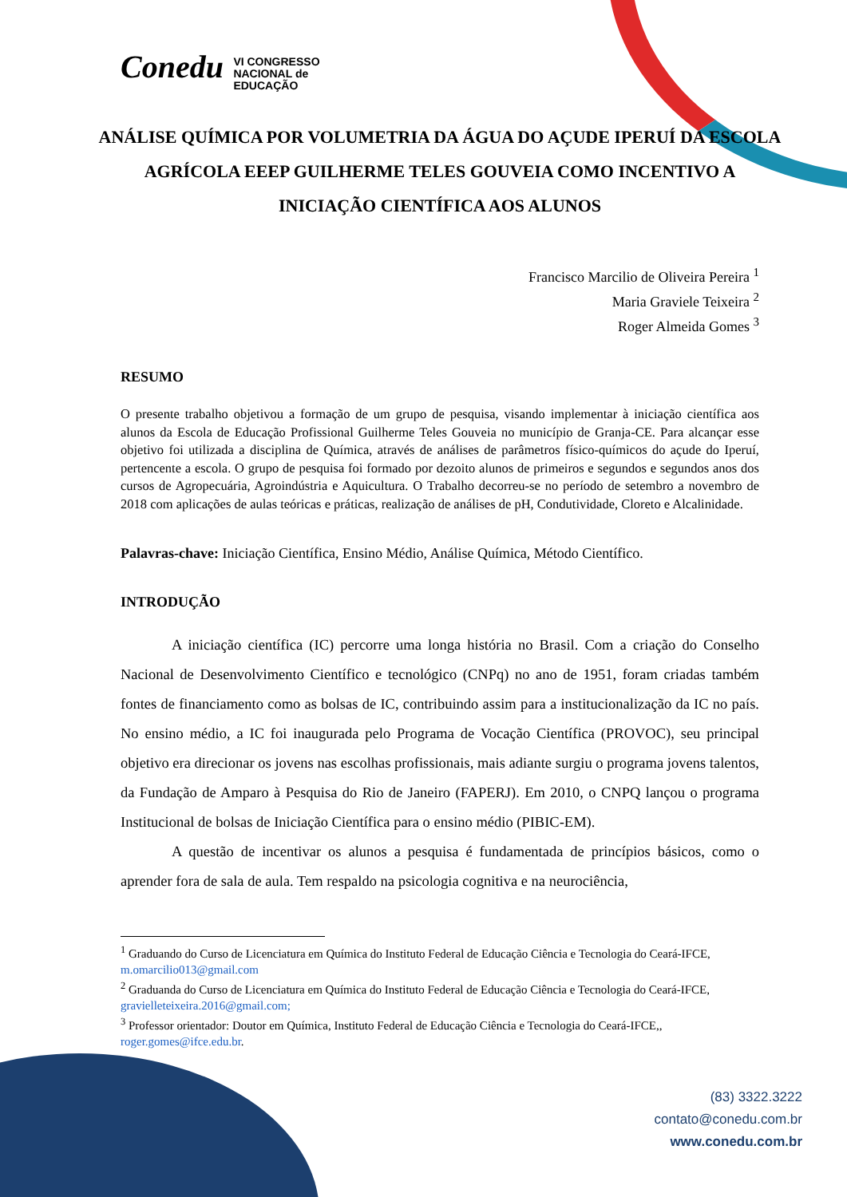Conedu VI CONGRESSO
NACIONAL de
EDUCAÇÃO
ANÁLISE QUÍMICA POR VOLUMETRIA DA ÁGUA DO AÇUDE IPERUÍ DA ESCOLA AGRÍCOLA EEEP GUILHERME TELES GOUVEIA COMO INCENTIVO A INICIAÇÃO CIENTÍFICA AOS ALUNOS
Francisco Marcilio de Oliveira Pereira <sup>1</sup>
Maria Graviele Teixeira <sup>2</sup>
Roger Almeida Gomes <sup>3</sup>
RESUMO
O presente trabalho objetivou a formação de um grupo de pesquisa, visando implementar à iniciação científica aos alunos da Escola de Educação Profissional Guilherme Teles Gouveia no município de Granja-CE. Para alcançar esse objetivo foi utilizada a disciplina de Química, através de análises de parâmetros físico-químicos do açude do Iperuí, pertencente a escola. O grupo de pesquisa foi formado por dezoito alunos de primeiros e segundos e segundos anos dos cursos de Agropecuária, Agroindústria e Aquicultura. O Trabalho decorreu-se no período de setembro a novembro de 2018 com aplicações de aulas teóricas e práticas, realização de análises de pH, Condutividade, Cloreto e Alcalinidade.
Palavras-chave: Iniciação Científica, Ensino Médio, Análise Química, Método Científico.
INTRODUÇÃO
A iniciação científica (IC) percorre uma longa história no Brasil. Com a criação do Conselho Nacional de Desenvolvimento Científico e tecnológico (CNPq) no ano de 1951, foram criadas também fontes de financiamento como as bolsas de IC, contribuindo assim para a institucionalização da IC no país. No ensino médio, a IC foi inaugurada pelo Programa de Vocação Científica (PROVOC), seu principal objetivo era direcionar os jovens nas escolhas profissionais, mais adiante surgiu o programa jovens talentos, da Fundação de Amparo à Pesquisa do Rio de Janeiro (FAPERJ). Em 2010, o CNPQ lançou o programa Institucional de bolsas de Iniciação Científica para o ensino médio (PIBIC-EM).
A questão de incentivar os alunos a pesquisa é fundamentada de princípios básicos, como o aprender fora de sala de aula. Tem respaldo na psicologia cognitiva e na neurociência,
<sup>1</sup> Graduando do Curso de Licenciatura em Química do Instituto Federal de Educação Ciência e Tecnologia do Ceará-IFCE, m.omarcilio013@gmail.com
<sup>2</sup> Graduanda do Curso de Licenciatura em Química do Instituto Federal de Educação Ciência e Tecnologia do Ceará-IFCE, gravielleteixeira.2016@gmail.com;
<sup>3</sup> Professor orientador: Doutor em Química, Instituto Federal de Educação Ciência e Tecnologia do Ceará-IFCE,, roger.gomes@ifce.edu.br.
(83) 3322.3222
contato@conedu.com.br
www.conedu.com.br